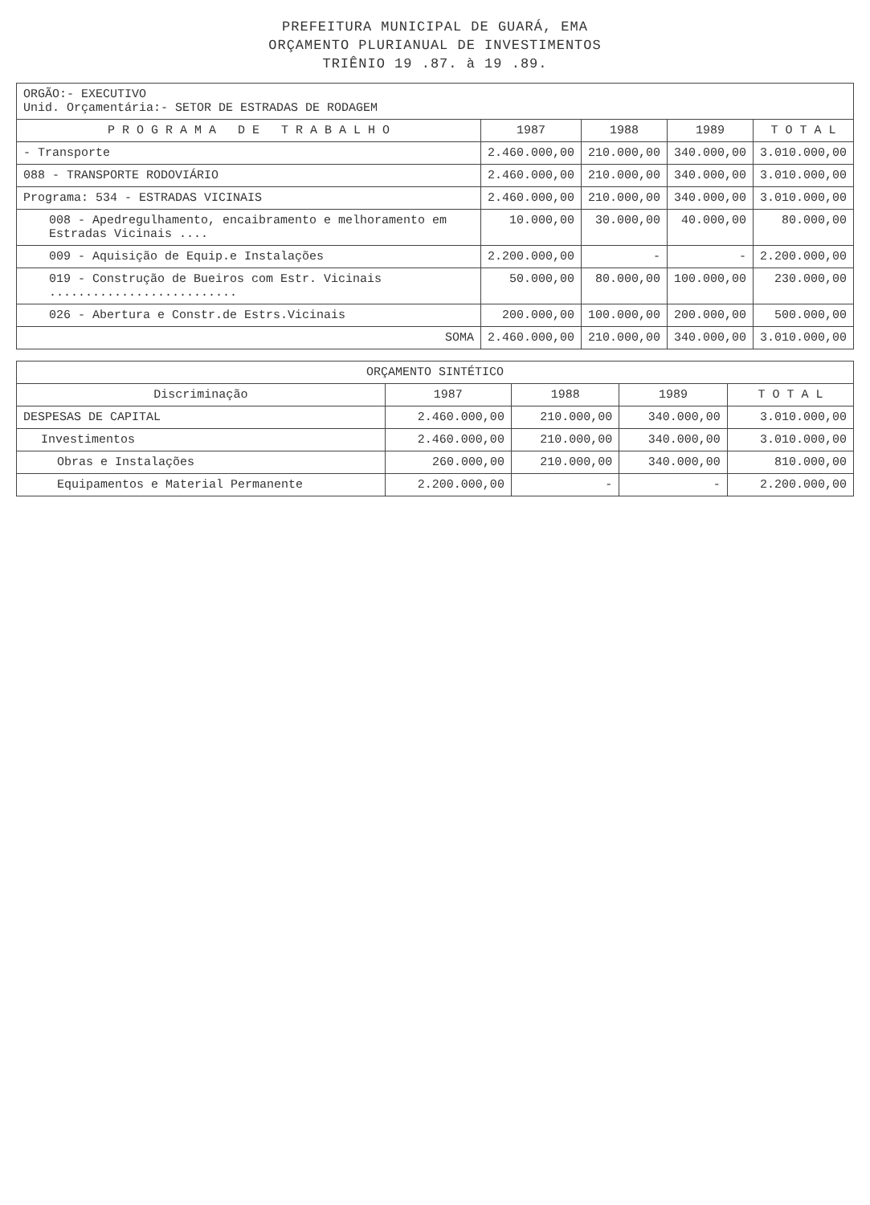PREFEITURA MUNICIPAL DE GUARÁ, EMA
ORÇAMENTO PLURIANUAL DE INVESTIMENTOS
TRIÊNIO 19 .87. à 19 .89.
| ORGÃO:- EXECUTIVO Unid. Orçamentária:- SETOR DE ESTRADAS DE RODAGEM | | | | |
| P R O G R A M A D E T R A B A L H O | 1987 | 1988 | 1989 | T O T A L |
| - Transporte | 2.460.000,00 | 210.000,00 | 340.000,00 | 3.010.000,00 |
| 088 - TRANSPORTE RODOVIÁRIO | 2.460.000,00 | 210.000,00 | 340.000,00 | 3.010.000,00 |
| Programa: 534 - ESTRADAS VICINAIS | 2.460.000,00 | 210.000,00 | 340.000,00 | 3.010.000,00 |
| 008 - Apedregulhamento, encaibramento e melhoramento em Estradas Vicinais .... | 10.000,00 | 30.000,00 | 40.000,00 | 80.000,00 |
| 009 - Aquisição de Equip.e Instalações | 2.200.000,00 | - | - | 2.200.000,00 |
| 019 - Construção de Bueiros com Estr. Vicinais .......................... | 50.000,00 | 80.000,00 | 100.000,00 | 230.000,00 |
| 026 - Abertura e Constr.de Estrs.Vicinais | 200.000,00 | 100.000,00 | 200.000,00 | 500.000,00 |
| SOMA | 2.460.000,00 | 210.000,00 | 340.000,00 | 3.010.000,00 |
| ORÇAMENTO SINTÉTICO | | | | |
| Discriminação | 1987 | 1988 | 1989 | T O T A L |
| DESPESAS DE CAPITAL | 2.460.000,00 | 210.000,00 | 340.000,00 | 3.010.000,00 |
| Investimentos | 2.460.000,00 | 210.000,00 | 340.000,00 | 3.010.000,00 |
| Obras e Instalações | 260.000,00 | 210.000,00 | 340.000,00 | 810.000,00 |
| Equipamentos e Material Permanente | 2.200.000,00 | - | - | 2.200.000,00 |